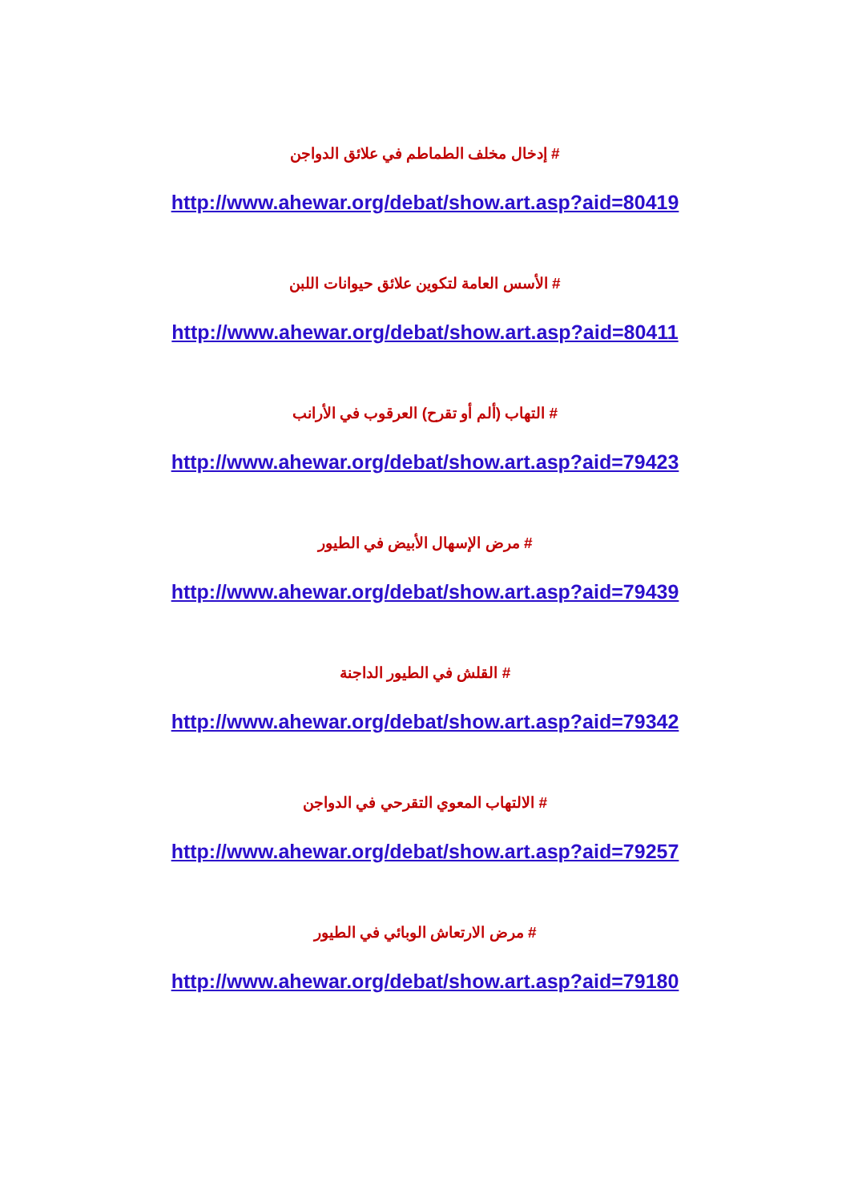# إدخال مخلف الطماطم في علائق الدواجن
http://www.ahewar.org/debat/show.art.asp?aid=80419
# الأسس العامة لتكوين علائق حيوانات اللبن
http://www.ahewar.org/debat/show.art.asp?aid=80411
# التهاب (ألم أو تقرح) العرقوب في الأرانب
http://www.ahewar.org/debat/show.art.asp?aid=79423
# مرض الإسهال الأبيض في الطيور
http://www.ahewar.org/debat/show.art.asp?aid=79439
# القلش في الطيور الداجنة
http://www.ahewar.org/debat/show.art.asp?aid=79342
# الالتهاب المعوي التقرحي في الدواجن
http://www.ahewar.org/debat/show.art.asp?aid=79257
# مرض الارتعاش الوبائي في الطيور
http://www.ahewar.org/debat/show.art.asp?aid=79180